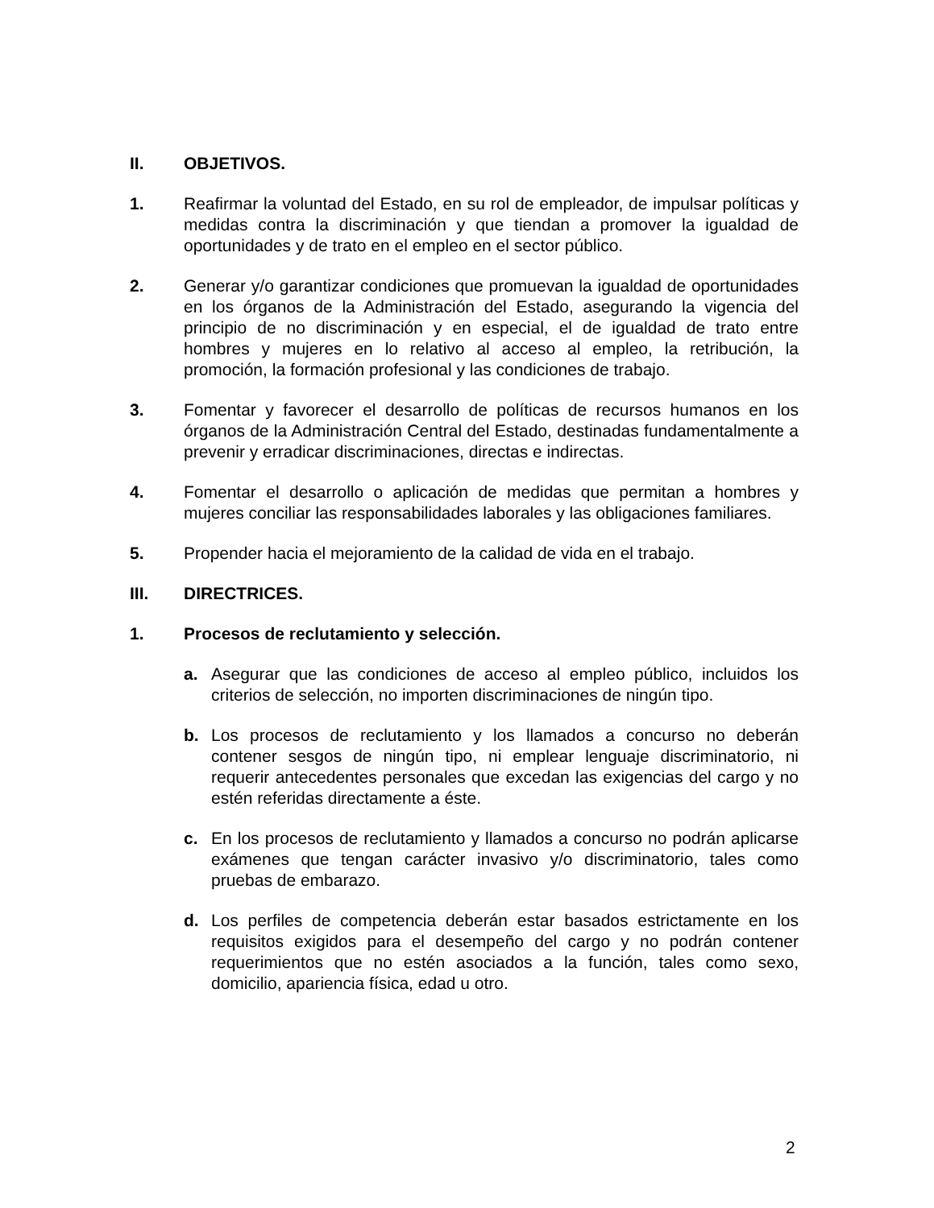II. OBJETIVOS.
1. Reafirmar la voluntad del Estado, en su rol de empleador, de impulsar políticas y medidas contra la discriminación y que tiendan a promover la igualdad de oportunidades y de trato en el empleo en el sector público.
2. Generar y/o garantizar condiciones que promuevan la igualdad de oportunidades en los órganos de la Administración del Estado, asegurando la vigencia del principio de no discriminación y en especial, el de igualdad de trato entre hombres y mujeres en lo relativo al acceso al empleo, la retribución, la promoción, la formación profesional y las condiciones de trabajo.
3. Fomentar y favorecer el desarrollo de políticas de recursos humanos en los órganos de la Administración Central del Estado, destinadas fundamentalmente a prevenir y erradicar discriminaciones, directas e indirectas.
4. Fomentar el desarrollo o aplicación de medidas que permitan a hombres y mujeres conciliar las responsabilidades laborales y las obligaciones familiares.
5. Propender hacia el mejoramiento de la calidad de vida en el trabajo.
III. DIRECTRICES.
1. Procesos de reclutamiento y selección.
a. Asegurar que las condiciones de acceso al empleo público, incluidos los criterios de selección, no importen discriminaciones de ningún tipo.
b. Los procesos de reclutamiento y los llamados a concurso no deberán contener sesgos de ningún tipo, ni emplear lenguaje discriminatorio, ni requerir antecedentes personales que excedan las exigencias del cargo y no estén referidas directamente a éste.
c. En los procesos de reclutamiento y llamados a concurso no podrán aplicarse exámenes que tengan carácter invasivo y/o discriminatorio, tales como pruebas de embarazo.
d. Los perfiles de competencia deberán estar basados estrictamente en los requisitos exigidos para el desempeño del cargo y no podrán contener requerimientos que no estén asociados a la función, tales como sexo, domicilio, apariencia física, edad u otro.
2